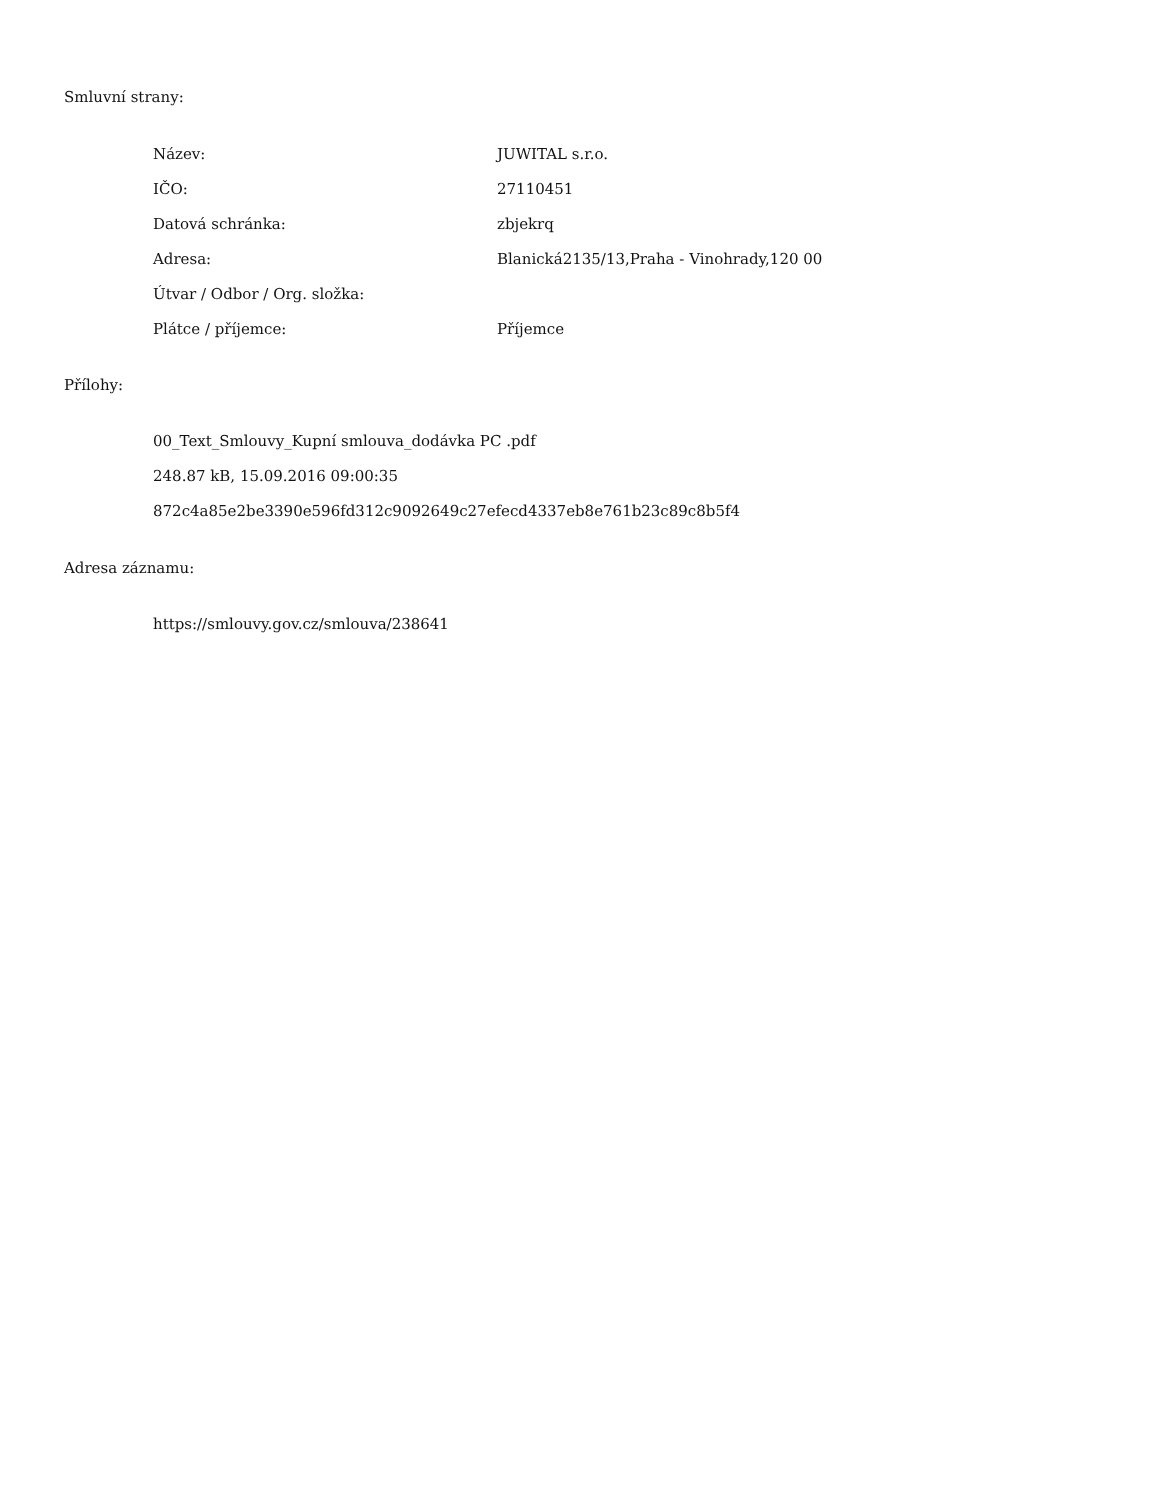Smluvní strany:
| Název: | JUWITAL s.r.o. |
| IČO: | 27110451 |
| Datová schránka: | zbjekrq |
| Adresa: | Blanická2135/13,Praha - Vinohrady,120 00 |
| Útvar / Odbor / Org. složka: | |
| Plátce / příjemce: | Příjemce |
Přílohy:
00_Text_Smlouvy_Kupní smlouva_dodávka PC .pdf
248.87 kB, 15.09.2016 09:00:35
872c4a85e2be3390e596fd312c9092649c27efecd4337eb8e761b23c89c8b5f4
Adresa záznamu:
https://smlouvy.gov.cz/smlouva/238641